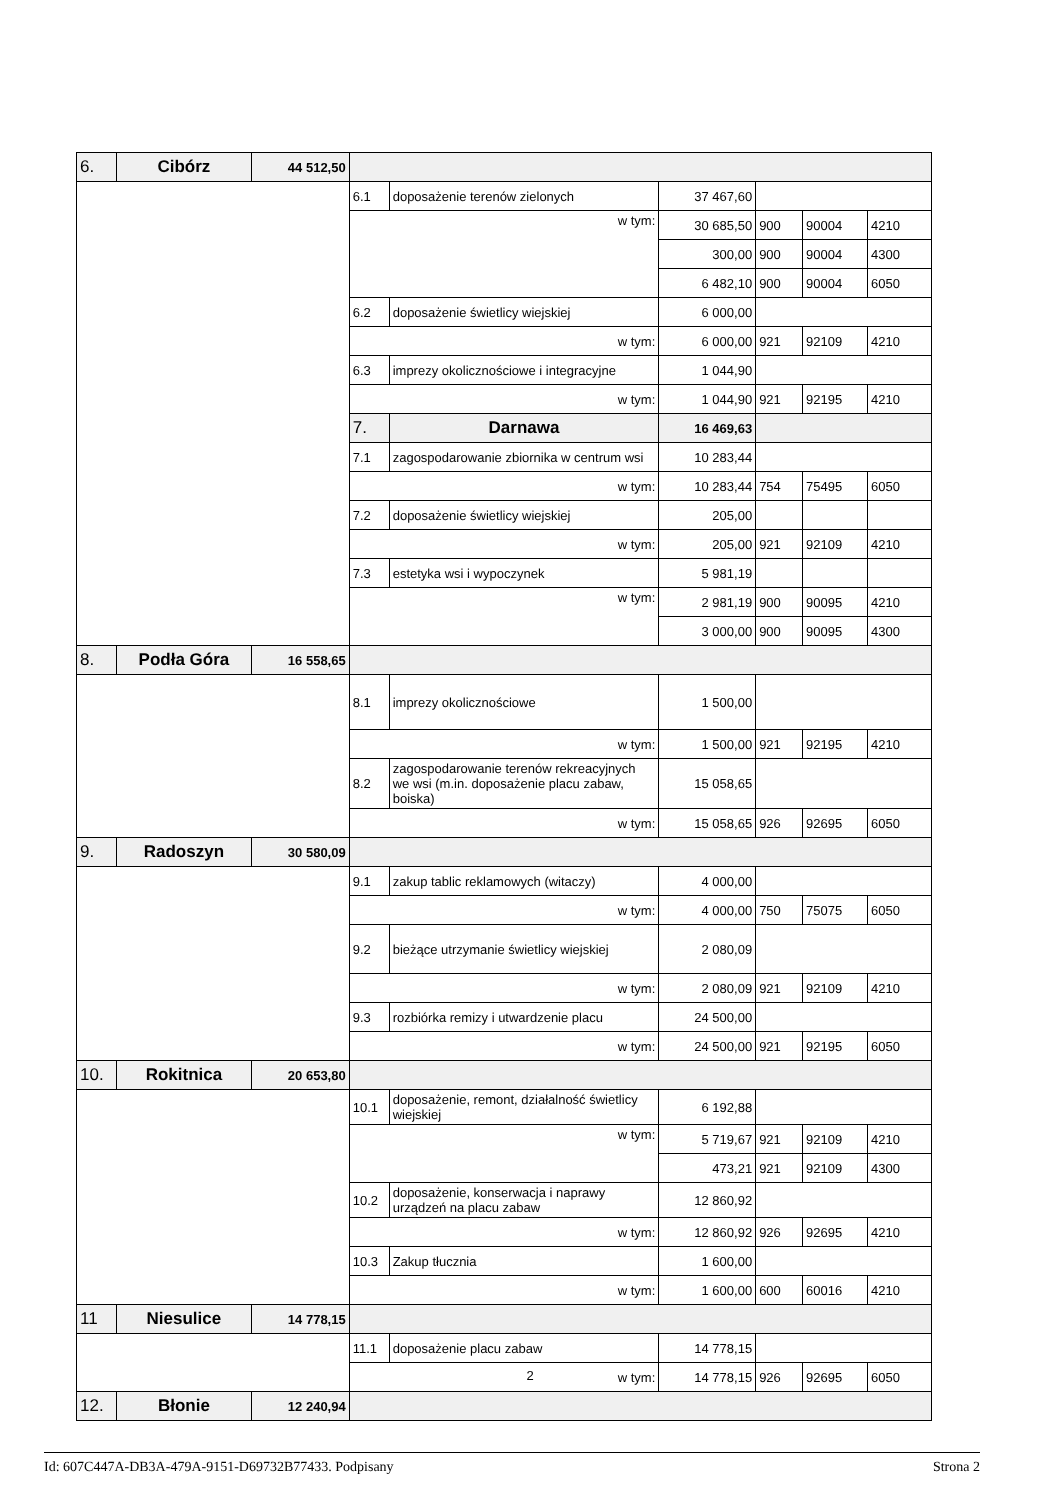| 6. | Cibórz | 44 512,50 | | | | | | |
| | | | 6.1 | doposażenie terenów zielonych | 37 467,60 | | | |
| | | | w tym: | | 30 685,50 | 900 | 90004 | 4210 |
| | | | | | 300,00 | 900 | 90004 | 4300 |
| | | | | | 6 482,10 | 900 | 90004 | 6050 |
| | | | 6.2 | doposażenie świetlicy wiejskiej | 6 000,00 | | | |
| | | | w tym: | | 6 000,00 | 921 | 92109 | 4210 |
| | | | 6.3 | imprezy okolicznościowe i integracyjne | 1 044,90 | | | |
| | | | w tym: | | 1 044,90 | 921 | 92195 | 4210 |
| | | | 7. | Darnawa | 16 469,63 | | | |
| | | | 7.1 | zagospodarowanie zbiornika w centrum wsi | 10 283,44 | | | |
| | | | w tym: | | 10 283,44 | 754 | 75495 | 6050 |
| | | | 7.2 | doposażenie świetlicy wiejskiej | 205,00 | | | |
| | | | w tym: | | 205,00 | 921 | 92109 | 4210 |
| | | | 7.3 | estetyka wsi i wypoczynek | 5 981,19 | | | |
| | | | w tym: | | 2 981,19 | 900 | 90095 | 4210 |
| | | | | | 3 000,00 | 900 | 90095 | 4300 |
| 8. | Podła Góra | 16 558,65 | | | | | | |
| | | | 8.1 | imprezy okolicznościowe | 1 500,00 | | | |
| | | | w tym: | | 1 500,00 | 921 | 92195 | 4210 |
| | | | 8.2 | zagospodarowanie terenów rekreacyjnych we wsi (m.in. doposażenie placu zabaw, boiska) | 15 058,65 | | | |
| | | | w tym: | | 15 058,65 | 926 | 92695 | 6050 |
| 9. | Radoszyn | 30 580,09 | | | | | | |
| | | | 9.1 | zakup tablic reklamowych (witaczy) | 4 000,00 | | | |
| | | | w tym: | | 4 000,00 | 750 | 75075 | 6050 |
| | | | 9.2 | bieżące utrzymanie świetlicy wiejskiej | 2 080,09 | | | |
| | | | w tym: | | 2 080,09 | 921 | 92109 | 4210 |
| | | | 9.3 | rozbiórka remizy i utwardzenie placu | 24 500,00 | | | |
| | | | w tym: | | 24 500,00 | 921 | 92195 | 6050 |
| 10. | Rokitnica | 20 653,80 | | | | | | |
| | | | 10.1 | doposażenie, remont, działalność świetlicy wiejskiej | 6 192,88 | | | |
| | | | w tym: | | 5 719,67 | 921 | 92109 | 4210 |
| | | | | | 473,21 | 921 | 92109 | 4300 |
| | | | 10.2 | doposażenie, konserwacja i naprawy urządzeń na placu zabaw | 12 860,92 | | | |
| | | | w tym: | | 12 860,92 | 926 | 92695 | 4210 |
| | | | 10.3 | Zakup tłucznia | 1 600,00 | | | |
| | | | w tym: | | 1 600,00 | 600 | 60016 | 4210 |
| 11 | Niesulice | 14 778,15 | | | | | | |
| | | | 11.1 | doposażenie placu zabaw | 14 778,15 | | | |
| | | | w tym: | | 14 778,15 | 926 | 92695 | 6050 |
| 12. | Błonie | 12 240,94 | | | | | | |
2
Id: 607C447A-DB3A-479A-9151-D69732B77433. Podpisany Strona 2